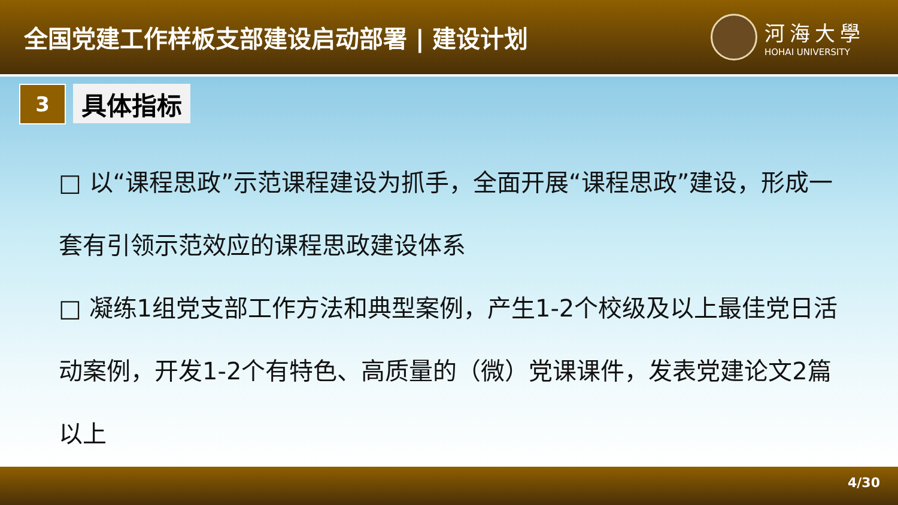全国党建工作样板支部建设启动部署 | 建设计划
河海大學
HOHAI UNIVERSITY
3
具体指标
□ 以“课程思政”示范课程建设为抓手，全面开展“课程思政”建设，形成一套有引领示范效应的课程思政建设体系
□ 凝练1组党支部工作方法和典型案例，产生1-2个校级及以上最佳党日活动案例，开发1-2个有特色、高质量的（微）党课课件，发表党建论文2篇以上
4/30